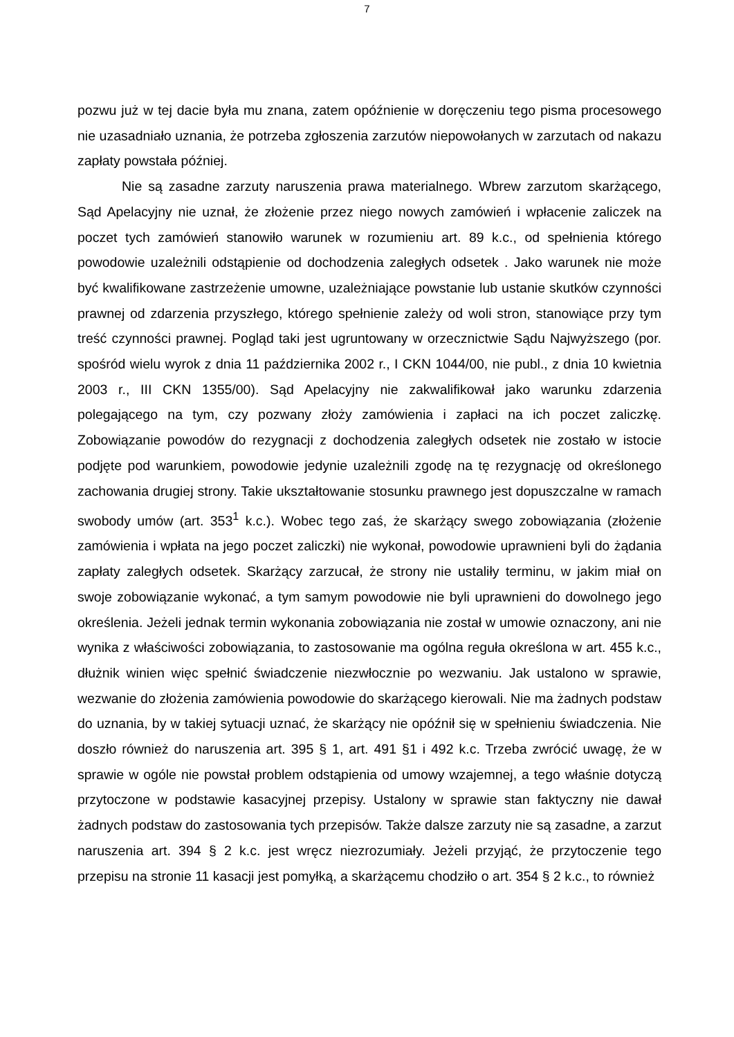7
pozwu już w tej dacie była mu znana, zatem opóźnienie w doręczeniu tego pisma procesowego nie uzasadniało uznania, że potrzeba zgłoszenia zarzutów niepowołanych w zarzutach od nakazu zapłaty powstała później.
Nie są zasadne zarzuty naruszenia prawa materialnego. Wbrew zarzutom skarżącego, Sąd Apelacyjny nie uznał, że złożenie przez niego nowych zamówień i wpłacenie zaliczek na poczet tych zamówień stanowiło warunek w rozumieniu art. 89 k.c., od spełnienia którego powodowie uzależnili odstąpienie od dochodzenia zaległych odsetek . Jako warunek nie może być kwalifikowane zastrzeżenie umowne, uzależniające powstanie lub ustanie skutków czynności prawnej od zdarzenia przyszłego, którego spełnienie zależy od woli stron, stanowiące przy tym treść czynności prawnej. Pogląd taki jest ugruntowany w orzecznictwie Sądu Najwyższego (por. spośród wielu wyrok z dnia 11 października 2002 r., I CKN 1044/00, nie publ., z dnia 10 kwietnia 2003 r., III CKN 1355/00). Sąd Apelacyjny nie zakwalifikował jako warunku zdarzenia polegającego na tym, czy pozwany złoży zamówienia i zapłaci na ich poczet zaliczkę. Zobowiązanie powodów do rezygnacji z dochodzenia zaległych odsetek nie zostało w istocie podjęte pod warunkiem, powodowie jedynie uzależnili zgodę na tę rezygnację od określonego zachowania drugiej strony. Takie ukształtowanie stosunku prawnego jest dopuszczalne w ramach swobody umów (art. 353<sup>1</sup> k.c.). Wobec tego zaś, że skarżący swego zobowiązania (złożenie zamówienia i wpłata na jego poczet zaliczki) nie wykonał, powodowie uprawnieni byli do żądania zapłaty zaległych odsetek. Skarżący zarzucał, że strony nie ustaliły terminu, w jakim miał on swoje zobowiązanie wykonać, a tym samym powodowie nie byli uprawnieni do dowolnego jego określenia. Jeżeli jednak termin wykonania zobowiązania nie został w umowie oznaczony, ani nie wynika z właściwości zobowiązania, to zastosowanie ma ogólna reguła określona w art. 455 k.c., dłużnik winien więc spełnić świadczenie niezwłocznie po wezwaniu. Jak ustalono w sprawie, wezwanie do złożenia zamówienia powodowie do skarżącego kierowali. Nie ma żadnych podstaw do uznania, by w takiej sytuacji uznać, że skarżący nie opóźnił się w spełnieniu świadczenia. Nie doszło również do naruszenia art. 395 § 1, art. 491 §1 i 492 k.c. Trzeba zwrócić uwagę, że w sprawie w ogóle nie powstał problem odstąpienia od umowy wzajemnej, a tego właśnie dotyczą przytoczone w podstawie kasacyjnej przepisy. Ustalony w sprawie stan faktyczny nie dawał żadnych podstaw do zastosowania tych przepisów. Także dalsze zarzuty nie są zasadne, a zarzut naruszenia art. 394 § 2 k.c. jest wręcz niezrozumiały. Jeżeli przyjąć, że przytoczenie tego przepisu na stronie 11 kasacji jest pomyłką, a skarżącemu chodziło o art. 354 § 2 k.c., to również